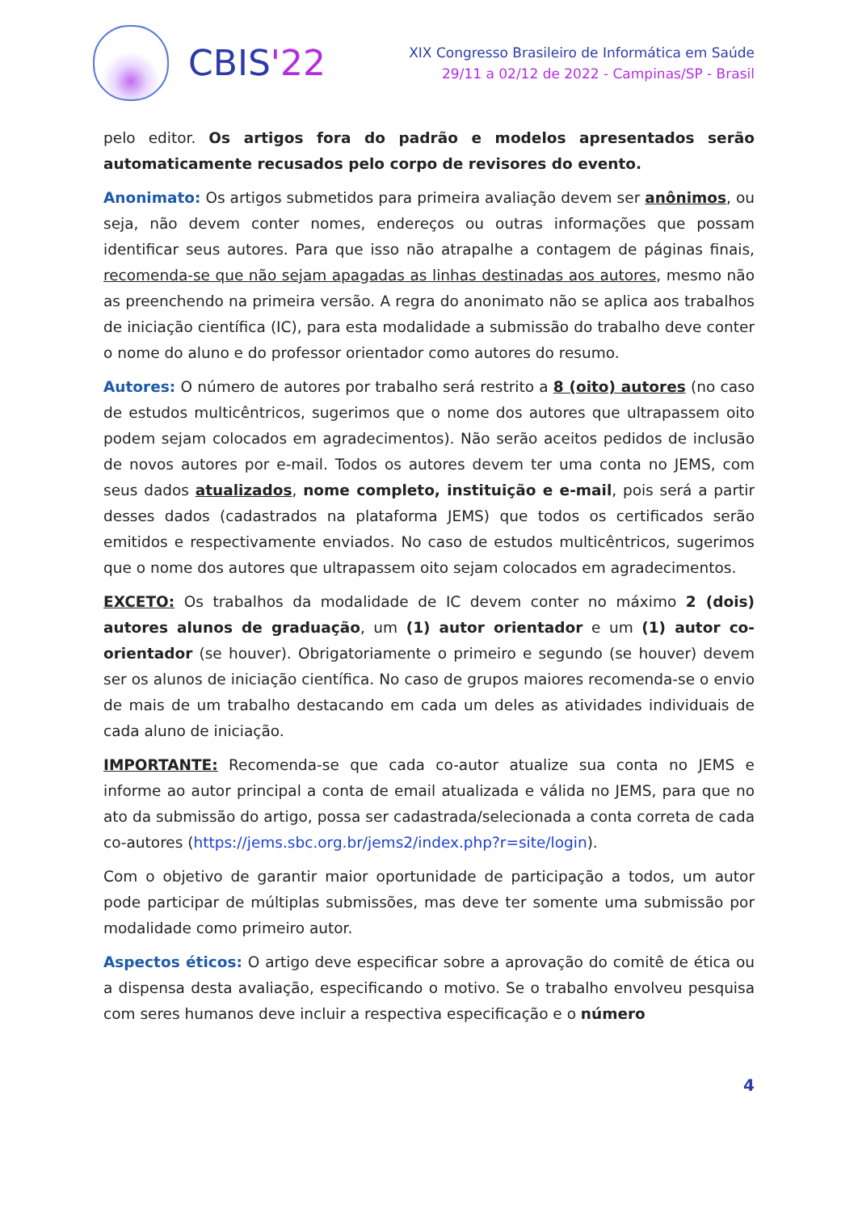CBIS'22
XIX Congresso Brasileiro de Informática em Saúde
29/11 a 02/12 de 2022 - Campinas/SP - Brasil
pelo editor. Os artigos fora do padrão e modelos apresentados serão automaticamente recusados pelo corpo de revisores do evento.
Anonimato: Os artigos submetidos para primeira avaliação devem ser anônimos, ou seja, não devem conter nomes, endereços ou outras informações que possam identificar seus autores. Para que isso não atrapalhe a contagem de páginas finais, recomenda-se que não sejam apagadas as linhas destinadas aos autores, mesmo não as preenchendo na primeira versão. A regra do anonimato não se aplica aos trabalhos de iniciação científica (IC), para esta modalidade a submissão do trabalho deve conter o nome do aluno e do professor orientador como autores do resumo.
Autores: O número de autores por trabalho será restrito a 8 (oito) autores (no caso de estudos multicêntricos, sugerimos que o nome dos autores que ultrapassem oito podem sejam colocados em agradecimentos). Não serão aceitos pedidos de inclusão de novos autores por e-mail. Todos os autores devem ter uma conta no JEMS, com seus dados atualizados, nome completo, instituição e e-mail, pois será a partir desses dados (cadastrados na plataforma JEMS) que todos os certificados serão emitidos e respectivamente enviados. No caso de estudos multicêntricos, sugerimos que o nome dos autores que ultrapassem oito sejam colocados em agradecimentos.
EXCETO: Os trabalhos da modalidade de IC devem conter no máximo 2 (dois) autores alunos de graduação, um (1) autor orientador e um (1) autor co-orientador (se houver). Obrigatoriamente o primeiro e segundo (se houver) devem ser os alunos de iniciação científica. No caso de grupos maiores recomenda-se o envio de mais de um trabalho destacando em cada um deles as atividades individuais de cada aluno de iniciação.
IMPORTANTE: Recomenda-se que cada co-autor atualize sua conta no JEMS e informe ao autor principal a conta de email atualizada e válida no JEMS, para que no ato da submissão do artigo, possa ser cadastrada/selecionada a conta correta de cada co-autores (https://jems.sbc.org.br/jems2/index.php?r=site/login).
Com o objetivo de garantir maior oportunidade de participação a todos, um autor pode participar de múltiplas submissões, mas deve ter somente uma submissão por modalidade como primeiro autor.
Aspectos éticos: O artigo deve especificar sobre a aprovação do comitê de ética ou a dispensa desta avaliação, especificando o motivo. Se o trabalho envolveu pesquisa com seres humanos deve incluir a respectiva especificação e o número
4